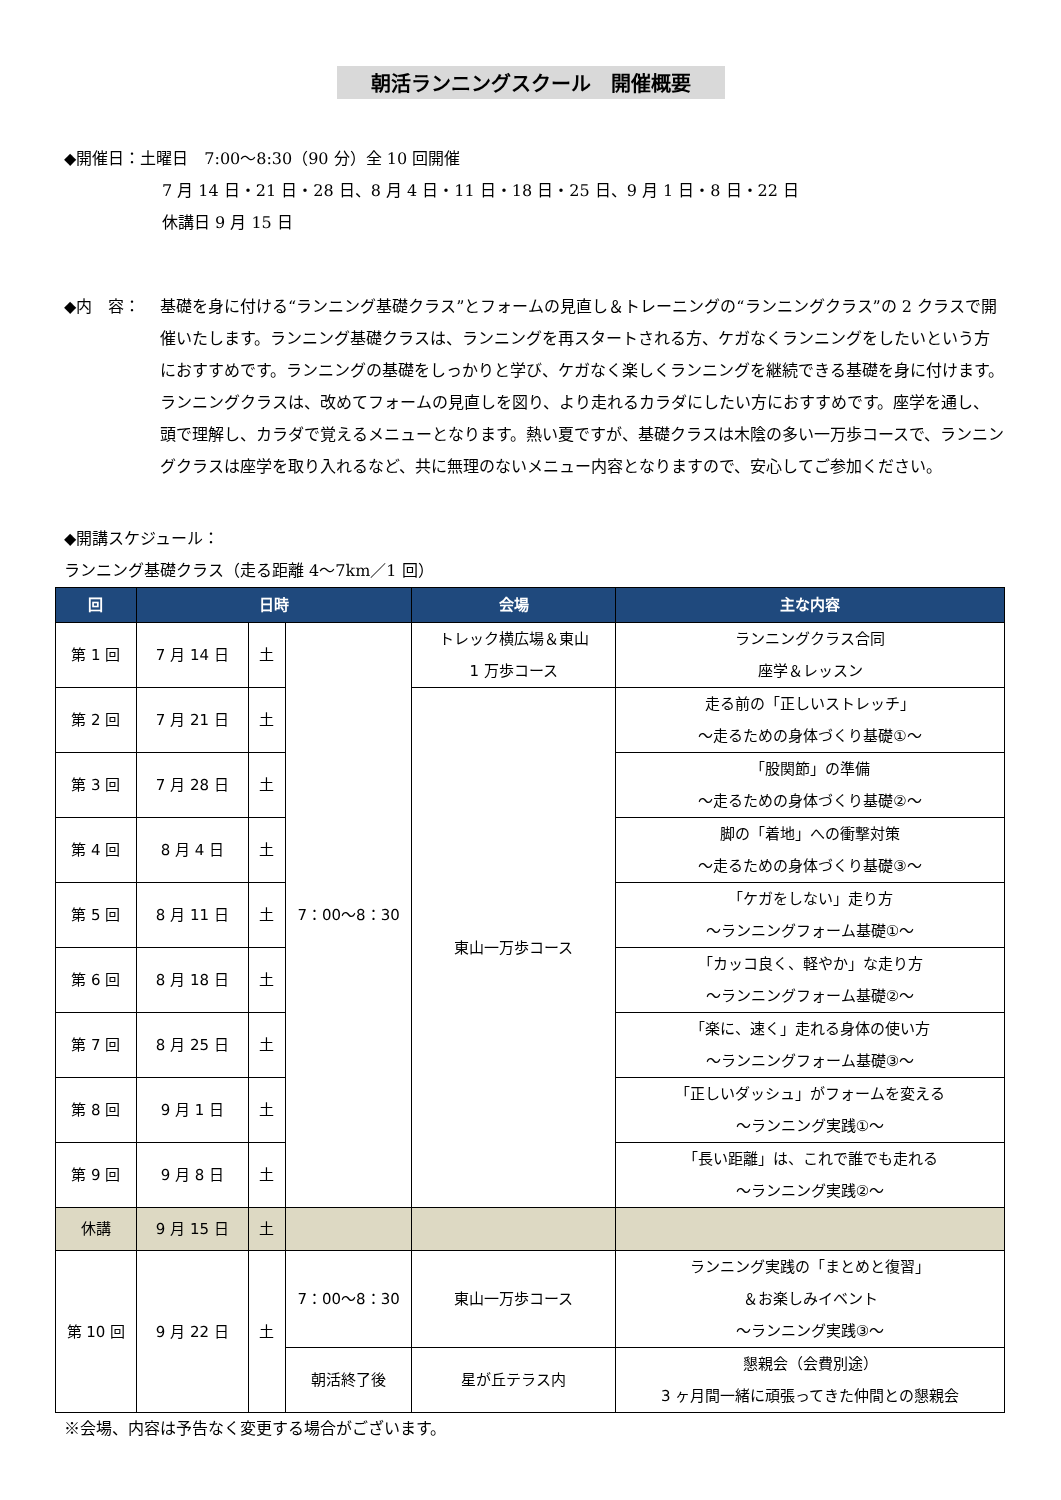朝活ランニングスクール　開催概要
◆開催日：土曜日　7:00～8:30（90 分）全 10 回開催
7 月 14 日・21 日・28 日、8 月 4 日・11 日・18 日・25 日、9 月 1 日・8 日・22 日
休講日 9 月 15 日
◆内　容： 基礎を身に付ける“ランニング基礎クラス”とフォームの見直し＆トレーニングの“ランニングクラス”の 2 クラスで開催いたします。ランニング基礎クラスは、ランニングを再スタートされる方、ケガなくランニングをしたいという方におすすめです。ランニングの基礎をしっかりと学び、ケガなく楽しくランニングを継続できる基礎を身に付けます。ランニングクラスは、改めてフォームの見直しを図り、より走れるカラダにしたい方におすすめです。座学を通し、頭で理解し、カラダで覚えるメニューとなります。熱い夏ですが、基礎クラスは木陰の多い一万歩コースで、ランニングクラスは座学を取り入れるなど、共に無理のないメニュー内容となりますので、安心してご参加ください。
◆開講スケジュール：
ランニング基礎クラス（走る距離 4～7km／1 回）
| 回 | 日時 | | | 会場 | 主な内容 |
| --- | --- | --- | --- | --- | --- |
| 第 1 回 | 7 月 14 日 | 土 | 7：00～8：30 | トレック横広場＆東山 1 万歩コース | ランニングクラス合同 座学＆レッスン |
| 第 2 回 | 7 月 21 日 | 土 | | 東山一万歩コース | 走る前の「正しいストレッチ」 ～走るための身体づくり基礎①～ |
| 第 3 回 | 7 月 28 日 | 土 | | | 「股関節」の準備 ～走るための身体づくり基礎②～ |
| 第 4 回 | 8 月 4 日 | 土 | | | 脚の「着地」への衝撃対策 ～走るための身体づくり基礎③～ |
| 第 5 回 | 8 月 11 日 | 土 | | | 「ケガをしない」走り方 ～ランニングフォーム基礎①～ |
| 第 6 回 | 8 月 18 日 | 土 | | | 「カッコ良く、軽やか」な走り方 ～ランニングフォーム基礎②～ |
| 第 7 回 | 8 月 25 日 | 土 | | | 「楽に、速く」走れる身体の使い方 ～ランニングフォーム基礎③～ |
| 第 8 回 | 9 月 1 日 | 土 | | | 「正しいダッシュ」がフォームを変える ～ランニング実践①～ |
| 第 9 回 | 9 月 8 日 | 土 | | | 「長い距離」は、これで誰でも走れる ～ランニング実践②～ |
| 休講 | 9 月 15 日 | 土 | | | |
| 第 10 回 | 9 月 22 日 | 土 | 7：00～8：30 | 東山一万歩コース | ランニング実践の「まとめと復習」 ＆お楽しみイベント ～ランニング実践③～ |
| | | | 朝活終了後 | 星が丘テラス内 | 懇親会（会費別途） 3 ヶ月間一緒に頑張ってきた仲間との懇親会 |
※会場、内容は予告なく変更する場合がございます。